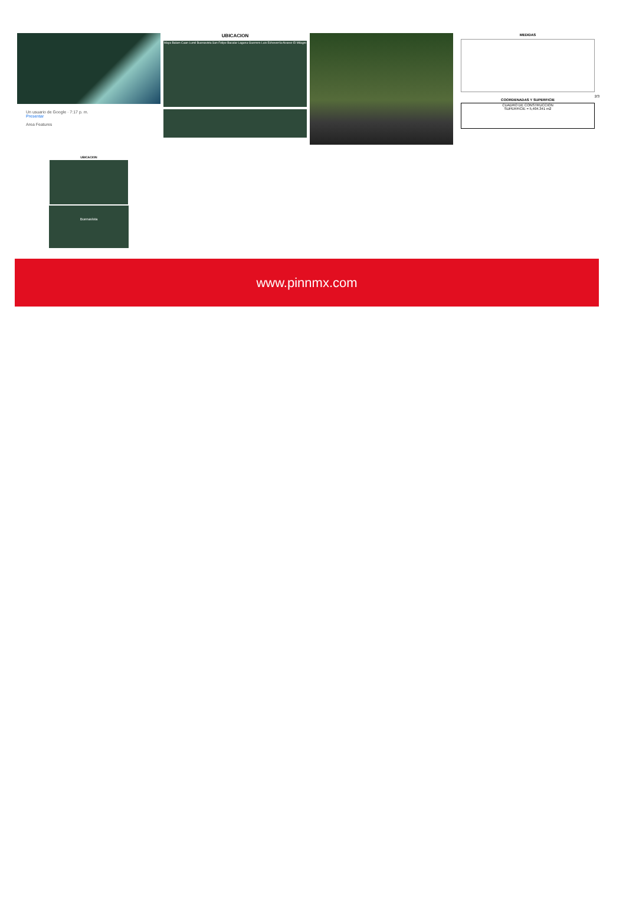Un usuario de Google · 7:17 p. m.
Presentar
Area Features
UBICACION
Maya Balam Caan Lumil Buenavista San Felipe Bacalar Laguna Guerrero Luis Echeverría Alvarez El Milagro
MEDIDAS
2/3
COORDENADAS Y SUPERFICIE
CUADRO DE CONSTRUCCION
SUPERFICIE = 5,404.341 m2
UBICACION
Buenavista
www.pinnmx.com